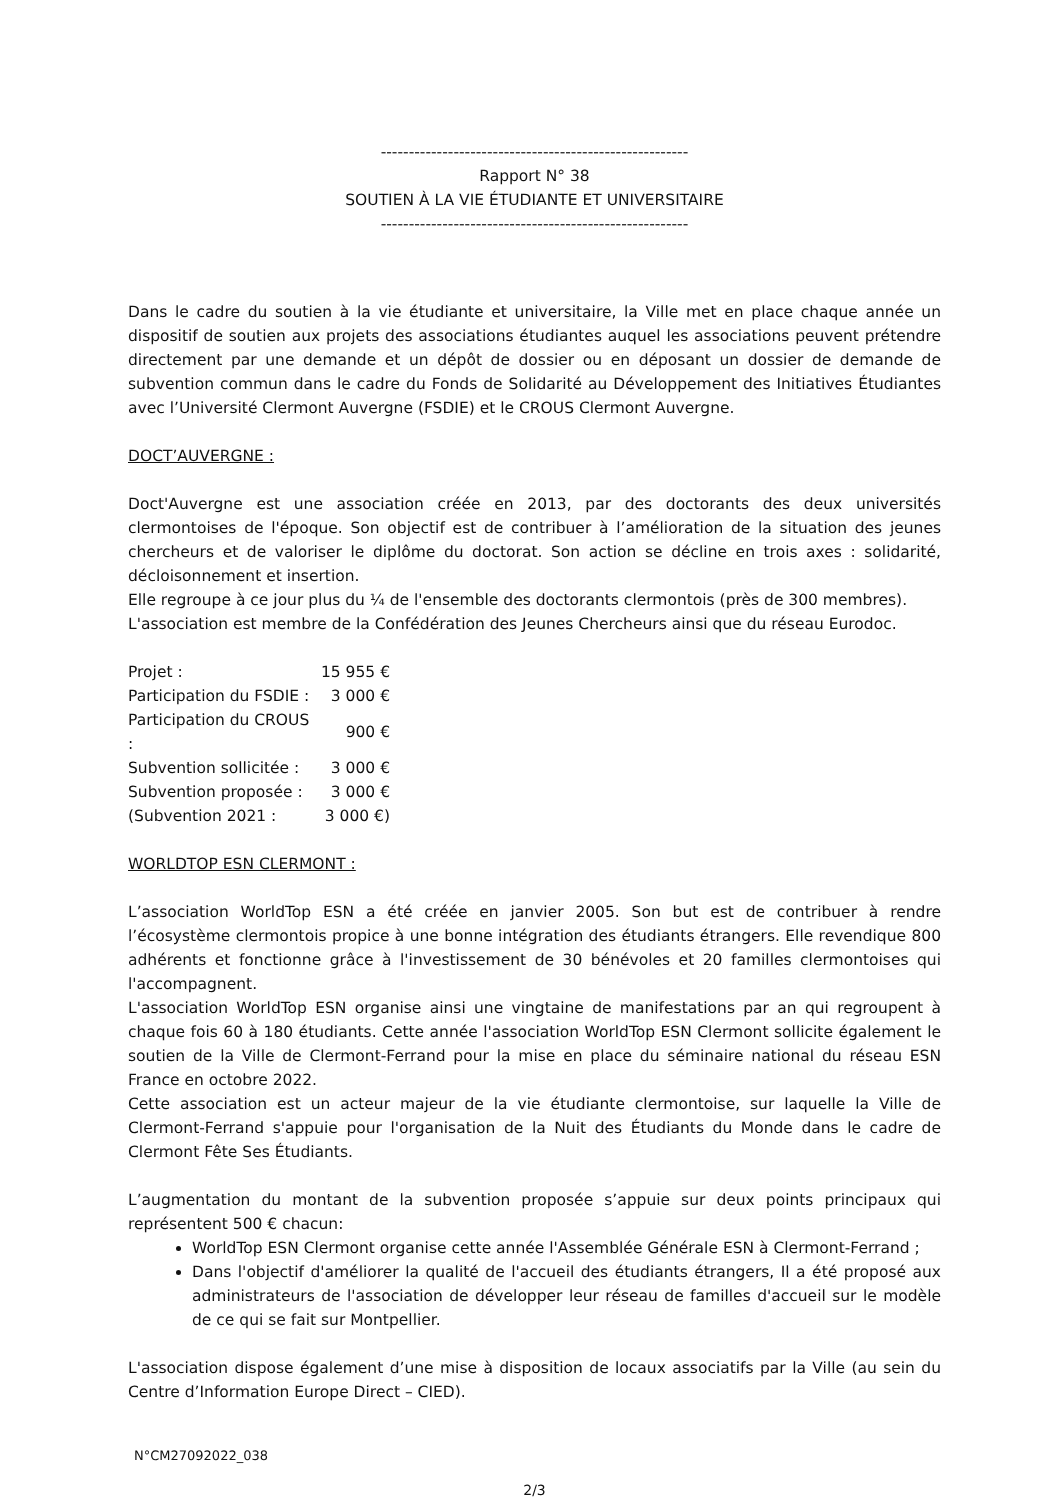-------------------------------------------------------
Rapport N° 38
SOUTIEN À LA VIE ÉTUDIANTE ET UNIVERSITAIRE
-------------------------------------------------------
Dans le cadre du soutien à la vie étudiante et universitaire, la Ville met en place chaque année un dispositif de soutien aux projets des associations étudiantes auquel les associations peuvent prétendre directement par une demande et un dépôt de dossier ou en déposant un dossier de demande de subvention commun dans le cadre du Fonds de Solidarité au Développement des Initiatives Étudiantes avec l’Université Clermont Auvergne (FSDIE) et le CROUS Clermont Auvergne.
DOCT’AUVERGNE :
Doct'Auvergne est une association créée en 2013, par des doctorants des deux universités clermontoises de l'époque. Son objectif est de contribuer à l’amélioration de la situation des jeunes chercheurs et de valoriser le diplôme du doctorat. Son action se décline en trois axes : solidarité, décloisonnement et insertion.
Elle regroupe à ce jour plus du ¼ de l'ensemble des doctorants clermontois (près de 300 membres).
L'association est membre de la Confédération des Jeunes Chercheurs ainsi que du réseau Eurodoc.
| Projet : | 15 955 € |
| Participation du FSDIE : | 3 000 € |
| Participation du CROUS : | 900 € |
| Subvention sollicitée : | 3 000 € |
| Subvention proposée : | 3 000 € |
| (Subvention 2021 : | 3 000 €) |
WORLDTOP ESN CLERMONT :
L’association WorldTop ESN a été créée en janvier 2005. Son but est de contribuer à rendre l’écosystème clermontois propice à une bonne intégration des étudiants étrangers. Elle revendique 800 adhérents et fonctionne grâce à l'investissement de 30 bénévoles et 20 familles clermontoises qui l'accompagnent.
L'association WorldTop ESN organise ainsi une vingtaine de manifestations par an qui regroupent à chaque fois 60 à 180 étudiants. Cette année l'association WorldTop ESN Clermont sollicite également le soutien de la Ville de Clermont-Ferrand pour la mise en place du séminaire national du réseau ESN France en octobre 2022.
Cette association est un acteur majeur de la vie étudiante clermontoise, sur laquelle la Ville de Clermont-Ferrand s'appuie pour l'organisation de la Nuit des Étudiants du Monde dans le cadre de Clermont Fête Ses Étudiants.
L’augmentation du montant de la subvention proposée s’appuie sur deux points principaux qui représentent 500 € chacun:
WorldTop ESN Clermont organise cette année l'Assemblée Générale ESN à Clermont-Ferrand ;
Dans l'objectif d'améliorer la qualité de l'accueil des étudiants étrangers, Il a été proposé aux administrateurs de l'association de développer leur réseau de familles d'accueil sur le modèle de ce qui se fait sur Montpellier.
L'association dispose également d’une mise à disposition de locaux associatifs par la Ville (au sein du Centre d’Information Europe Direct – CIED).
N°CM27092022_038
2/3